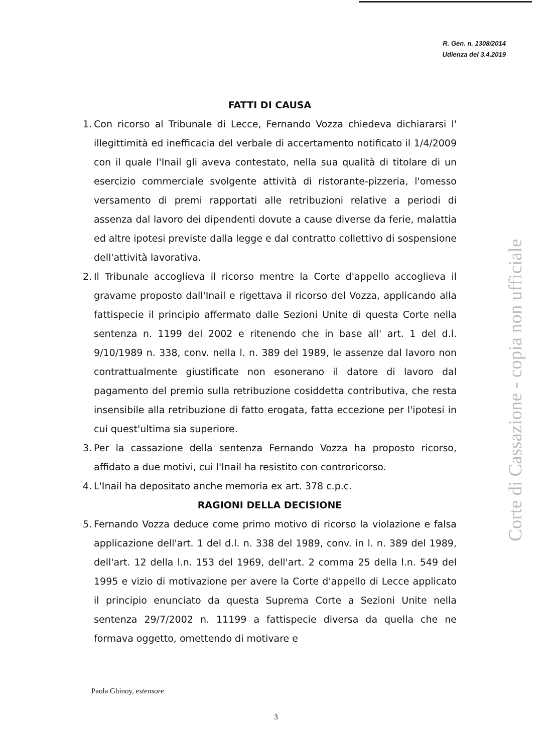R. Gen. n. 1308/2014
Udienza del 3.4.2019
FATTI DI CAUSA
1.
Con ricorso al Tribunale di Lecce, Fernando Vozza chiedeva dichiararsi l' illegittimità ed inefficacia del verbale di accertamento notificato il 1/4/2009 con il quale l'Inail gli aveva contestato, nella sua qualità di titolare di un esercizio commerciale svolgente attività di ristorante-pizzeria, l'omesso versamento di premi rapportati alle retribuzioni relative a periodi di assenza dal lavoro dei dipendenti dovute a cause diverse da ferie, malattia ed altre ipotesi previste dalla legge e dal contratto collettivo di sospensione dell'attività lavorativa.
2.
Il Tribunale accoglieva il ricorso mentre la Corte d'appello accoglieva il gravame proposto dall'Inail e rigettava il ricorso del Vozza, applicando alla fattispecie il principio affermato dalle Sezioni Unite di questa Corte nella sentenza n. 1199 del 2002 e ritenendo che in base all' art. 1 del d.l. 9/10/1989 n. 338, conv. nella l. n. 389 del 1989, le assenze dal lavoro non contrattualmente giustificate non esonerano il datore di lavoro dal pagamento del premio sulla retribuzione cosiddetta contributiva, che resta insensibile alla retribuzione di fatto erogata, fatta eccezione per l'ipotesi in cui quest'ultima sia superiore.
3.
Per la cassazione della sentenza Fernando Vozza ha proposto ricorso, affidato a due motivi, cui l'Inail ha resistito con controricorso.
4.
L'Inail ha depositato anche memoria ex art. 378 c.p.c.
RAGIONI DELLA DECISIONE
5.
Fernando Vozza deduce come primo motivo di ricorso la violazione e falsa applicazione dell'art. 1 del d.l. n. 338 del 1989, conv. in l. n. 389 del 1989, dell'art. 12 della l.n. 153 del 1969, dell'art. 2 comma 25 della l.n. 549 del 1995 e vizio di motivazione per avere la Corte d'appello di Lecce applicato il principio enunciato da questa Suprema Corte a Sezioni Unite nella sentenza 29/7/2002 n. 11199 a fattispecie diversa da quella che ne formava oggetto, omettendo di motivare e
Paola Ghinoy, estensore
3
Corte di Cassazione - copia non ufficiale